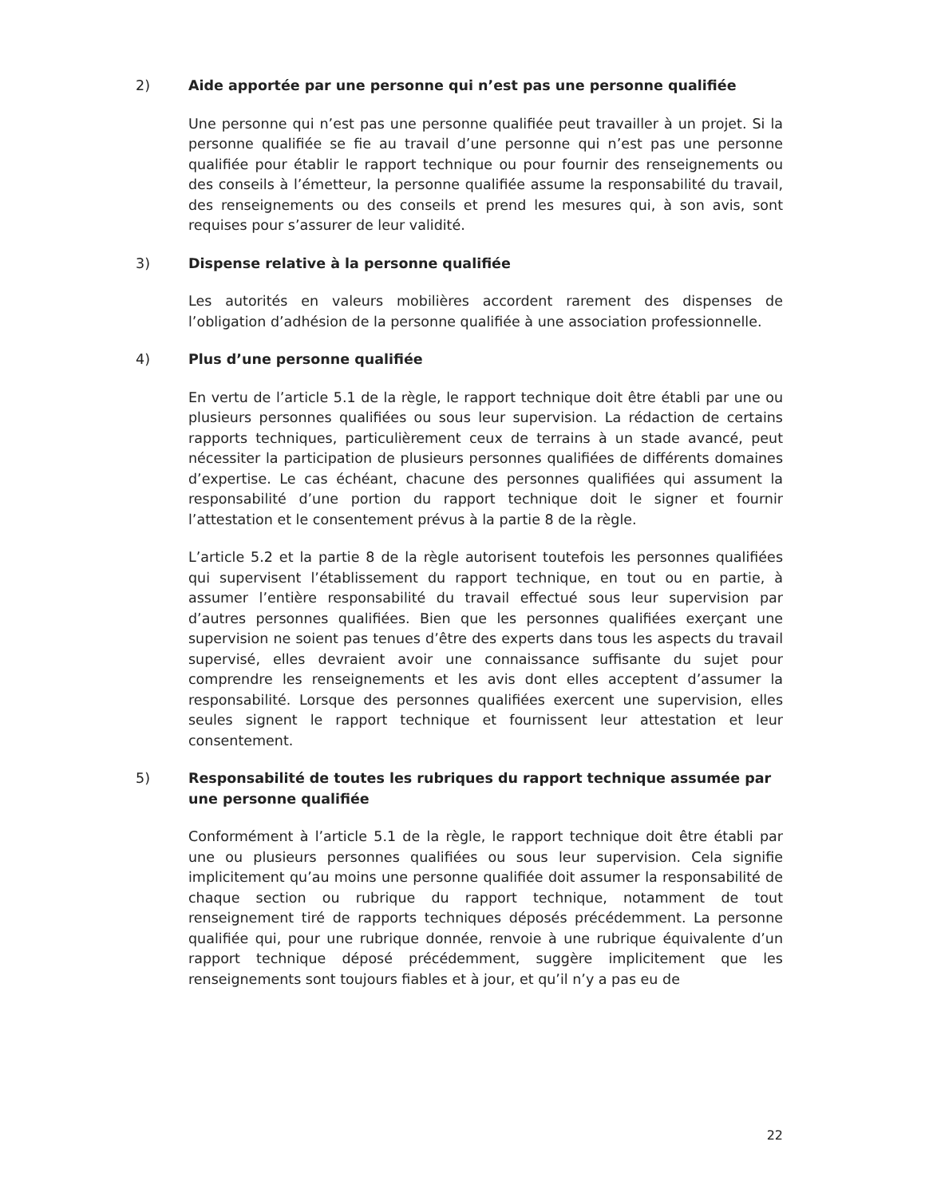2) Aide apportée par une personne qui n’est pas une personne qualifiée
Une personne qui n’est pas une personne qualifiée peut travailler à un projet. Si la personne qualifiée se fie au travail d’une personne qui n’est pas une personne qualifiée pour établir le rapport technique ou pour fournir des renseignements ou des conseils à l’émetteur, la personne qualifiée assume la responsabilité du travail, des renseignements ou des conseils et prend les mesures qui, à son avis, sont requises pour s’assurer de leur validité.
3) Dispense relative à la personne qualifiée
Les autorités en valeurs mobilières accordent rarement des dispenses de l’obligation d’adhésion de la personne qualifiée à une association professionnelle.
4) Plus d’une personne qualifiée
En vertu de l’article 5.1 de la règle, le rapport technique doit être établi par une ou plusieurs personnes qualifiées ou sous leur supervision. La rédaction de certains rapports techniques, particulièrement ceux de terrains à un stade avancé, peut nécessiter la participation de plusieurs personnes qualifiées de différents domaines d’expertise. Le cas échéant, chacune des personnes qualifiées qui assument la responsabilité d’une portion du rapport technique doit le signer et fournir l’attestation et le consentement prévus à la partie 8 de la règle.
L’article 5.2 et la partie 8 de la règle autorisent toutefois les personnes qualifiées qui supervisent l’établissement du rapport technique, en tout ou en partie, à assumer l’entière responsabilité du travail effectué sous leur supervision par d’autres personnes qualifiées. Bien que les personnes qualifiées exerçant une supervision ne soient pas tenues d’être des experts dans tous les aspects du travail supervisé, elles devraient avoir une connaissance suffisante du sujet pour comprendre les renseignements et les avis dont elles acceptent d’assumer la responsabilité. Lorsque des personnes qualifiées exercent une supervision, elles seules signent le rapport technique et fournissent leur attestation et leur consentement.
5) Responsabilité de toutes les rubriques du rapport technique assumée par une personne qualifiée
Conformément à l’article 5.1 de la règle, le rapport technique doit être établi par une ou plusieurs personnes qualifiées ou sous leur supervision. Cela signifie implicitement qu’au moins une personne qualifiée doit assumer la responsabilité de chaque section ou rubrique du rapport technique, notamment de tout renseignement tiré de rapports techniques déposés précédemment. La personne qualifiée qui, pour une rubrique donnée, renvoie à une rubrique équivalente d’un rapport technique déposé précédemment, suggère implicitement que les renseignements sont toujours fiables et à jour, et qu’il n’y a pas eu de
22